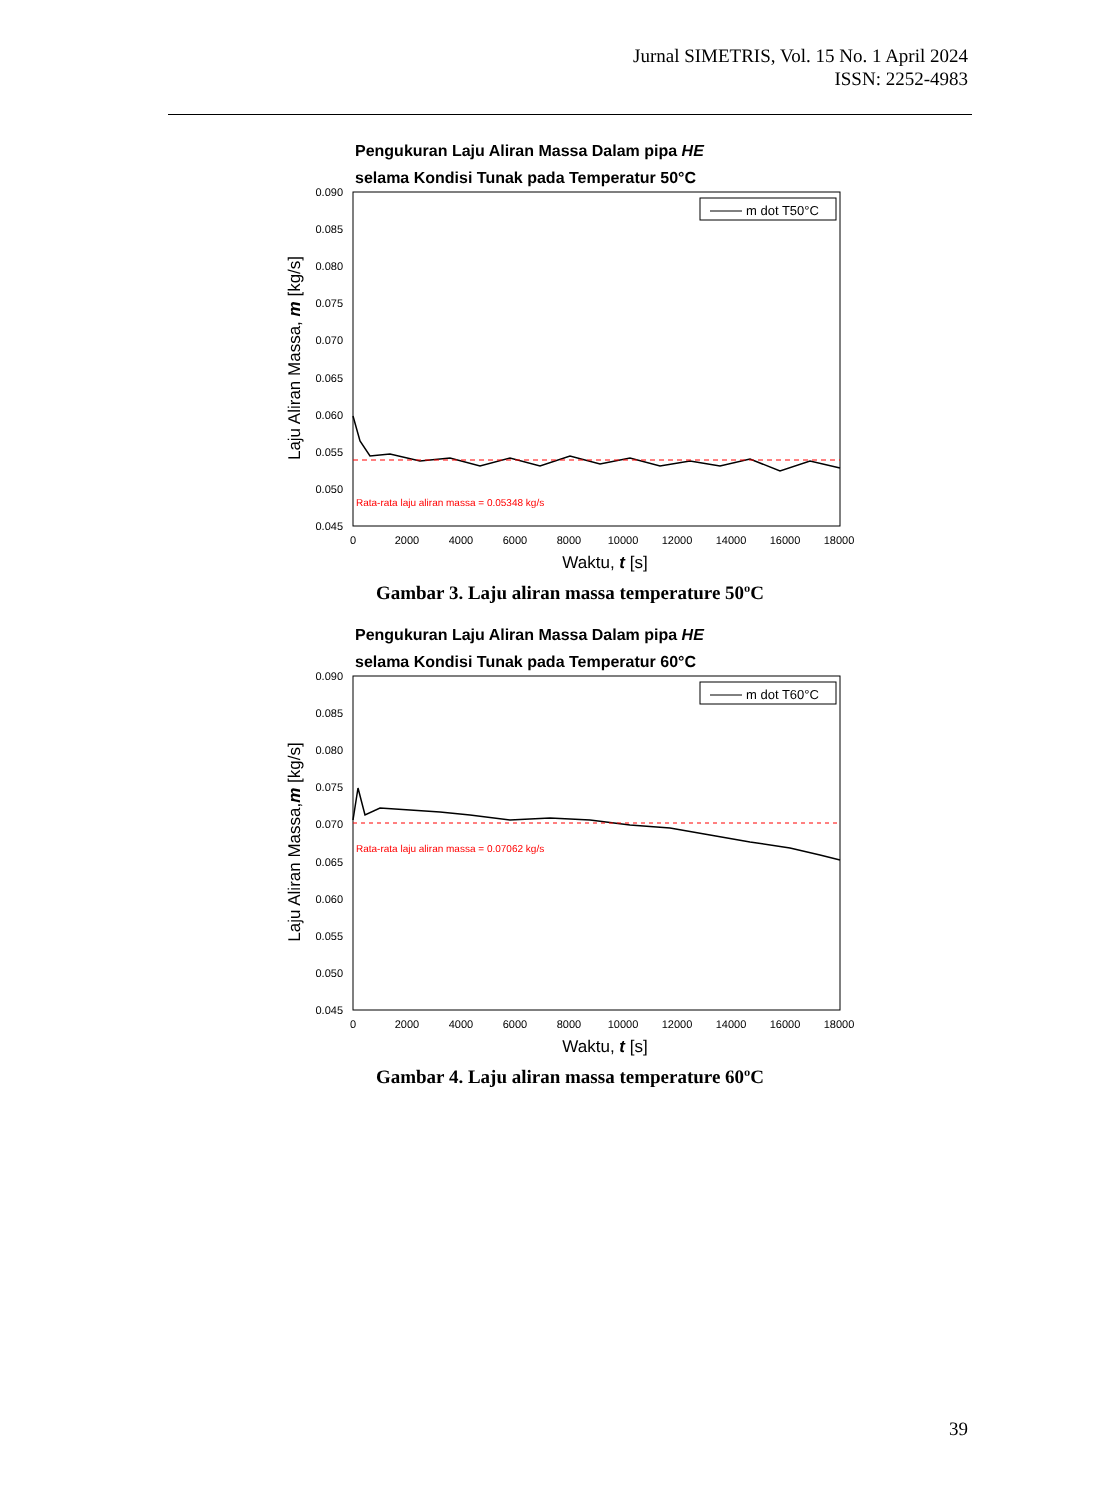Jurnal SIMETRIS, Vol. 15 No. 1 April 2024
ISSN: 2252-4983
Pengukuran Laju Aliran Massa Dalam pipa HE
selama Kondisi Tunak pada Temperatur 50°C
0.090
0.085
0.080
0.075
0.070
0.065
0.060
0.055
0.050
0.045
0
2000
4000
6000
8000
10000
12000
14000
16000
18000
Waktu, t [s]
Laju Aliran Massa, m [kg/s]
m dot T50°C
Rata-rata laju aliran massa = 0.05348 kg/s
Gambar 3. Laju aliran massa temperature 50ºC
Pengukuran Laju Aliran Massa Dalam pipa HE
selama Kondisi Tunak pada Temperatur 60°C
0.090
0.085
0.080
0.075
0.070
0.065
0.060
0.055
0.050
0.045
0
2000
4000
6000
8000
10000
12000
14000
16000
18000
Waktu, t [s]
Laju Aliran Massa,m [kg/s]
m dot T60°C
Rata-rata laju aliran massa = 0.07062 kg/s
Gambar 4. Laju aliran massa temperature 60ºC
39